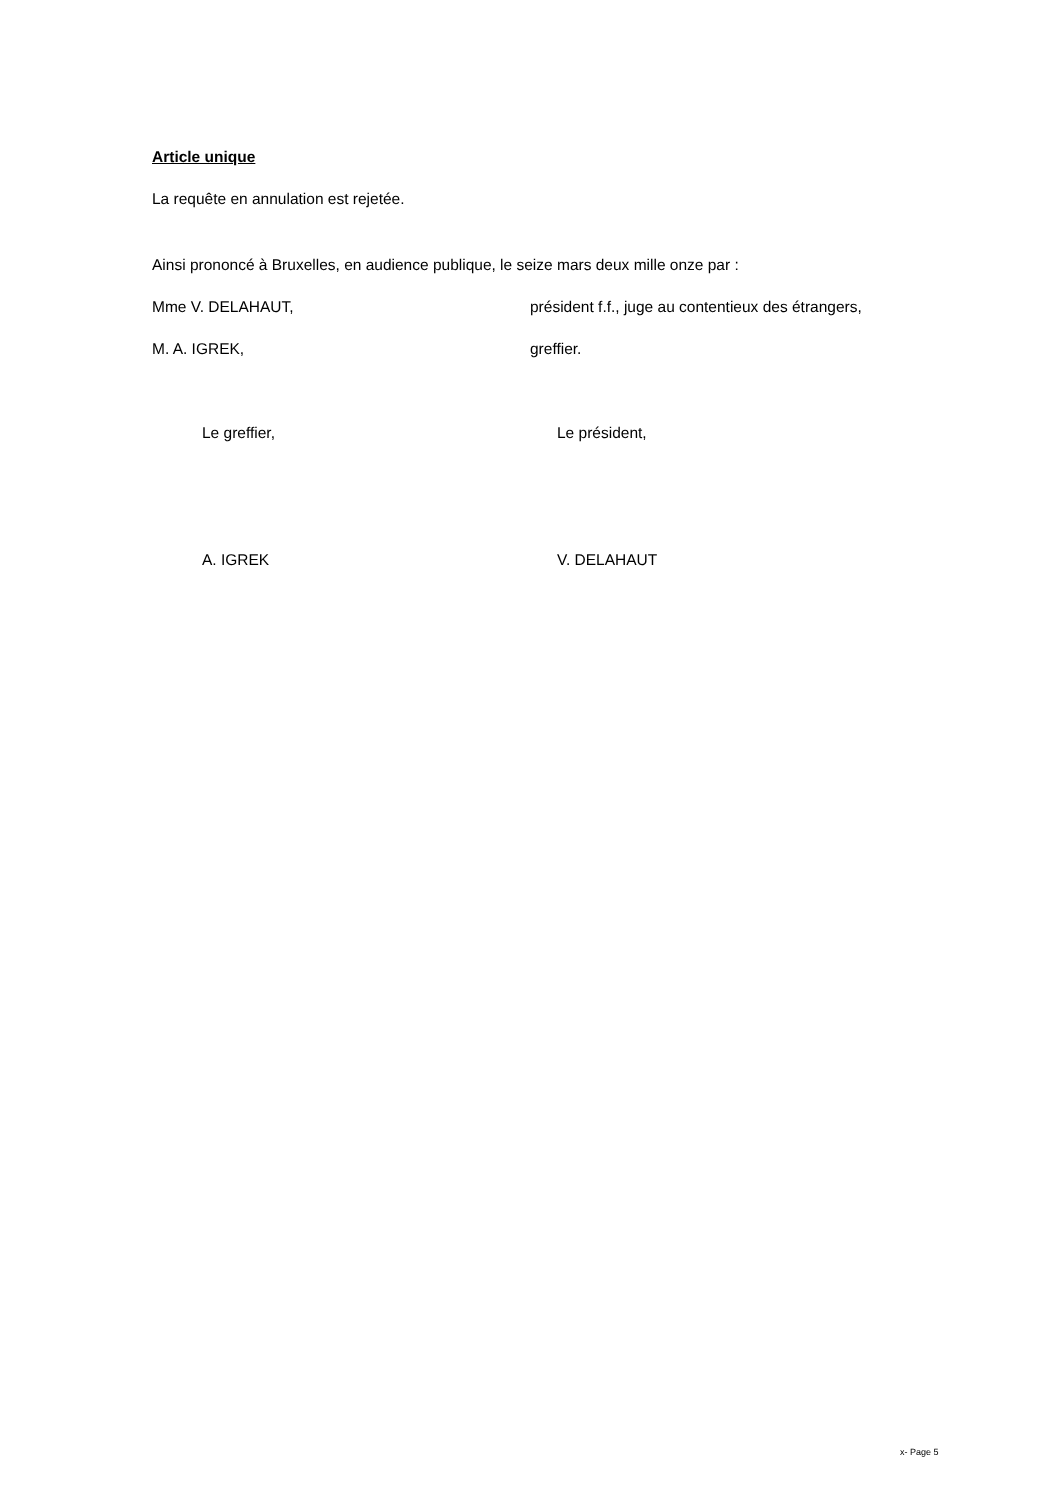Article unique
La requête en annulation est rejetée.
Ainsi prononcé à Bruxelles, en audience publique, le seize mars deux mille onze par :
Mme V. DELAHAUT, président f.f., juge au contentieux des étrangers,
M. A. IGREK, greffier.
Le greffier, Le président,
A. IGREK V. DELAHAUT
x- Page 5